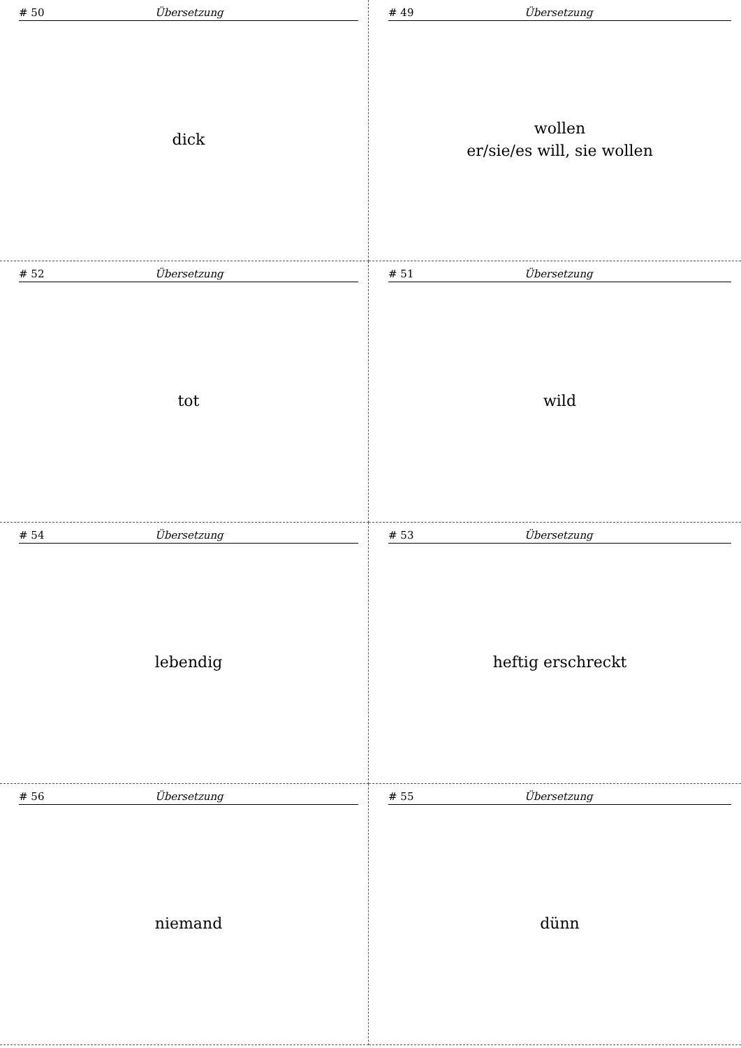# 50 Übersetzung
dick
# 49 Übersetzung
wollen
er/sie/es will, sie wollen
# 52 Übersetzung
tot
# 51 Übersetzung
wild
# 54 Übersetzung
lebendig
# 53 Übersetzung
heftig erschreckt
# 56 Übersetzung
niemand
# 55 Übersetzung
dünn